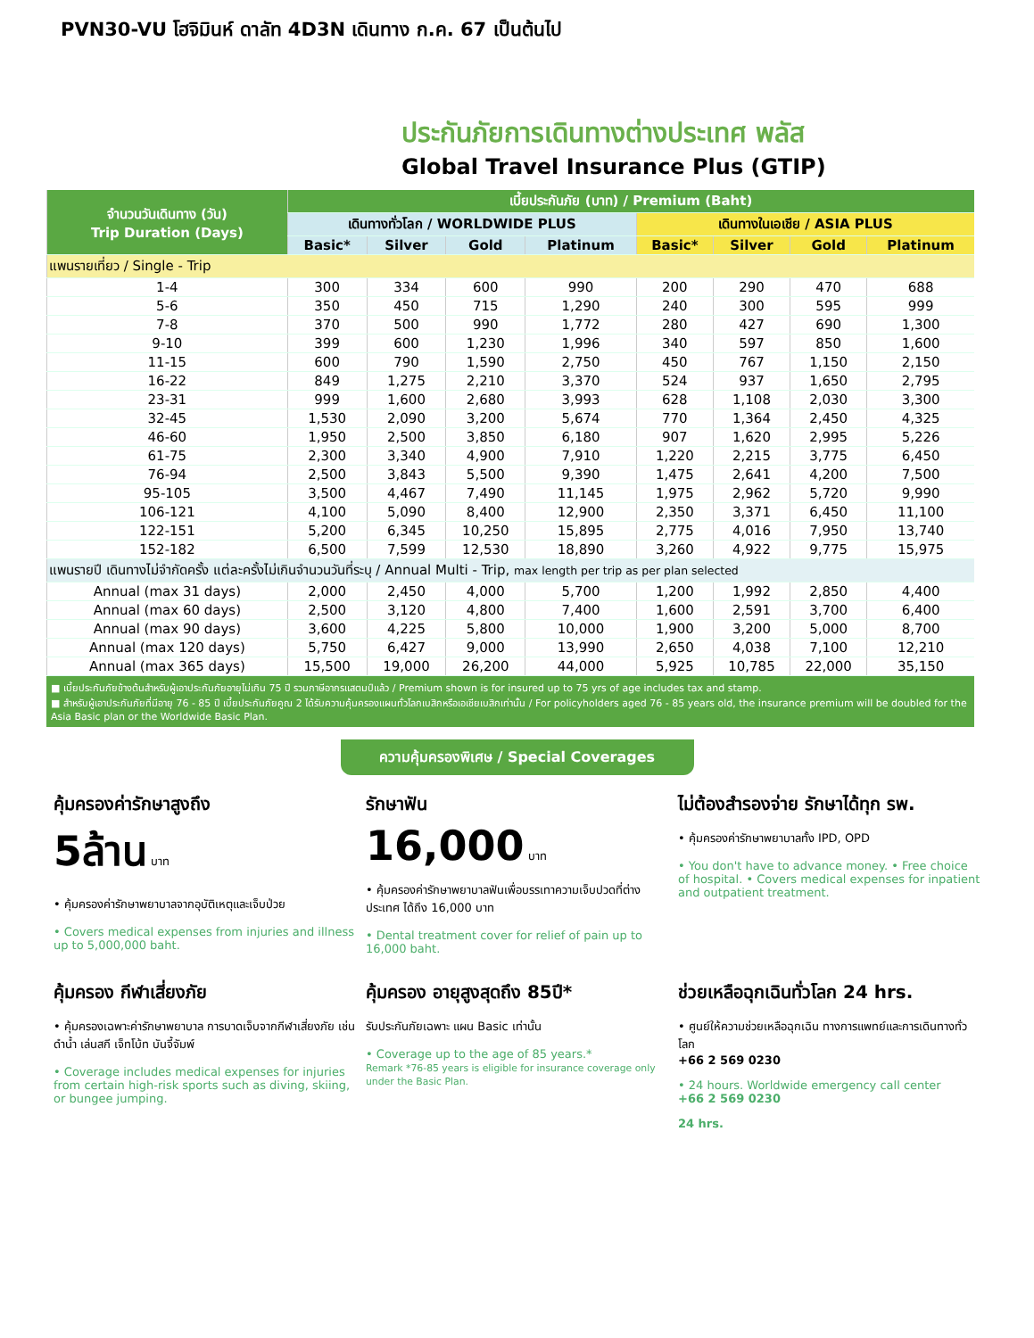PVN30-VU โฮจิมินห์ ดาลัท 4D3N เดินทาง ก.ค. 67 เป็นต้นไป
ประกันภัยการเดินทางต่างประเทศ พลัส
Global Travel Insurance Plus (GTIP)
| จำนวนวันเดินทาง (วัน) Trip Duration (Days) | เบี้ยประกันภัย (บาท) / Premium (Baht) | | | | | | | |
| --- | --- | --- | --- | --- | --- | --- | --- | --- |
| | เดินทางทั่วโลก / WORLDWIDE PLUS | | | | เดินทางในเอเชีย / ASIA PLUS | | | |
| | Basic* | Silver | Gold | Platinum | Basic* | Silver | Gold | Platinum |
| แพนรายเที่ยว / Single - Trip | | | | | | | | |
| 1-4 | 300 | 334 | 600 | 990 | 200 | 290 | 470 | 688 |
| 5-6 | 350 | 450 | 715 | 1,290 | 240 | 300 | 595 | 999 |
| 7-8 | 370 | 500 | 990 | 1,772 | 280 | 427 | 690 | 1,300 |
| 9-10 | 399 | 600 | 1,230 | 1,996 | 340 | 597 | 850 | 1,600 |
| 11-15 | 600 | 790 | 1,590 | 2,750 | 450 | 767 | 1,150 | 2,150 |
| 16-22 | 849 | 1,275 | 2,210 | 3,370 | 524 | 937 | 1,650 | 2,795 |
| 23-31 | 999 | 1,600 | 2,680 | 3,993 | 628 | 1,108 | 2,030 | 3,300 |
| 32-45 | 1,530 | 2,090 | 3,200 | 5,674 | 770 | 1,364 | 2,450 | 4,325 |
| 46-60 | 1,950 | 2,500 | 3,850 | 6,180 | 907 | 1,620 | 2,995 | 5,226 |
| 61-75 | 2,300 | 3,340 | 4,900 | 7,910 | 1,220 | 2,215 | 3,775 | 6,450 |
| 76-94 | 2,500 | 3,843 | 5,500 | 9,390 | 1,475 | 2,641 | 4,200 | 7,500 |
| 95-105 | 3,500 | 4,467 | 7,490 | 11,145 | 1,975 | 2,962 | 5,720 | 9,990 |
| 106-121 | 4,100 | 5,090 | 8,400 | 12,900 | 2,350 | 3,371 | 6,450 | 11,100 |
| 122-151 | 5,200 | 6,345 | 10,250 | 15,895 | 2,775 | 4,016 | 7,950 | 13,740 |
| 152-182 | 6,500 | 7,599 | 12,530 | 18,890 | 3,260 | 4,922 | 9,775 | 15,975 |
| แพนรายปี เดินทางไม่จำกัดครั้ง แต่ละครั้งไม่เกินจำนวนวันที่ระบุ / Annual Multi - Trip, max length per trip as per plan selected | | | | | | | | |
| Annual (max 31 days) | 2,000 | 2,450 | 4,000 | 5,700 | 1,200 | 1,992 | 2,850 | 4,400 |
| Annual (max 60 days) | 2,500 | 3,120 | 4,800 | 7,400 | 1,600 | 2,591 | 3,700 | 6,400 |
| Annual (max 90 days) | 3,600 | 4,225 | 5,800 | 10,000 | 1,900 | 3,200 | 5,000 | 8,700 |
| Annual (max 120 days) | 5,750 | 6,427 | 9,000 | 13,990 | 2,650 | 4,038 | 7,100 | 12,210 |
| Annual (max 365 days) | 15,500 | 19,000 | 26,200 | 44,000 | 5,925 | 10,785 | 22,000 | 35,150 |
■ เบี้ยประกันภัยข้างต้นสำหรับผู้เอาประกันภัยอายุไม่เกิน 75 ปี รวมภาษีอากรแสตมป์แล้ว / Premium shown is for insured up to 75 yrs of age includes tax and stamp.
■ สำหรับผู้เอาประกันภัยที่มีอายุ 76 - 85 ปี เบี้ยประกันภัยคูณ 2 ได้รับความคุ้มครองแผนทั่วโลกเบสิกหรือเอเชียเบสิกเท่านั้น / For policyholders aged 76 - 85 years old, the insurance premium will be doubled for the Asia Basic plan or the Worldwide Basic Plan.
ความคุ้มครองพิเศษ / Special Coverages
คุ้มครองค่ารักษาสูงถึง
5ล้าน บาท
• คุ้มครองค่ารักษาพยาบาลจากอุบัติเหตุและเจ็บป่วย
• Covers medical expenses from injuries and illness up to 5,000,000 baht.
รักษาฟัน
16,000 บาท
• คุ้มครองค่ารักษาพยาบาลฟันเพื่อบรรเทาความเจ็บปวดที่ต่างประเทศ ได้ถึง 16,000 บาท
• Dental treatment cover for relief of pain up to 16,000 baht.
ไม่ต้องสำรองจ่าย รักษาได้ทุก รพ.
• คุ้มครองค่ารักษาพยาบาลทั้ง IPD, OPD
• You don't have to advance money. • Free choice of hospital. • Covers medical expenses for inpatient and outpatient treatment.
คุ้มครอง กีฬาเสี่ยงภัย
• คุ้มครองเฉพาะค่ารักษาพยาบาล การบาดเจ็บจากกีฬาเสี่ยงภัย เช่น ดำน้ำ เล่นสกี เจ็ทโบ้ท บันจี้จัมพ์
• Coverage includes medical expenses for injuries from certain high-risk sports such as diving, skiing, or bungee jumping.
คุ้มครอง อายุสูงสุดถึง 85ปี*
รับประกันภัยเฉพาะ แผน Basic เท่านั้น
• Coverage up to the age of 85 years.*
Remark *76-85 years is eligible for insurance coverage only under the Basic Plan.
ช่วยเหลือฉุกเฉินทั่วโลก 24 hrs.
• ศูนย์ให้ความช่วยเหลือฉุกเฉิน ทางการแพทย์และการเดินทางทั่วโลก
+66 2 569 0230
• 24 hours. Worldwide emergency call center
+66 2 569 0230
24 hrs.